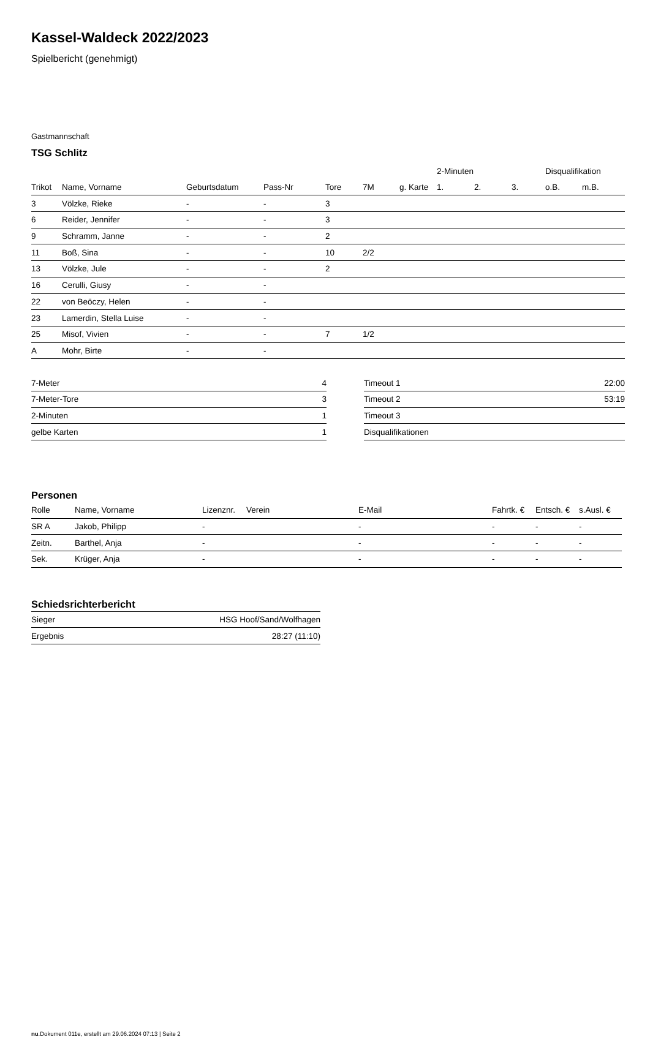Kassel-Waldeck 2022/2023
Spielbericht (genehmigt)
Gastmannschaft
TSG Schlitz
| | | | | | | | 2-Minuten | | | Disqualifikation | |
| --- | --- | --- | --- | --- | --- | --- | --- | --- | --- | --- | --- |
| Trikot | Name, Vorname | Geburtsdatum | Pass-Nr | Tore | 7M | g. Karte | 1. | 2. | 3. | o.B. | m.B. |
| 3 | Völzke, Rieke | - | - | 3 | | | | | | | |
| 6 | Reider, Jennifer | - | - | 3 | | | | | | | |
| 9 | Schramm, Janne | - | - | 2 | | | | | | | |
| 11 | Boß, Sina | - | - | 10 | 2/2 | | | | | | |
| 13 | Völzke, Jule | - | - | 2 | | | | | | | |
| 16 | Cerulli, Giusy | - | - | | | | | | | | |
| 22 | von Beöczy, Helen | - | - | | | | | | | | |
| 23 | Lamerdin, Stella Luise | - | - | | | | | | | | |
| 25 | Misof, Vivien | - | - | 7 | 1/2 | | | | | | |
| A | Mohr, Birte | - | - | | | | | | | | |
| 7-Meter | 4 |
| 7-Meter-Tore | 3 |
| 2-Minuten | 1 |
| gelbe Karten | 1 |
| Timeout 1 | 22:00 |
| Timeout 2 | 53:19 |
| Timeout 3 | |
| Disqualifikationen | |
Personen
| Rolle | Name, Vorname | Lizenznr. | Verein | E-Mail | Fahrtk. € | Entsch. € | s.Ausl. € |
| --- | --- | --- | --- | --- | --- | --- | --- |
| SR A | Jakob, Philipp | - | | - | - | - | - |
| Zeitn. | Barthel, Anja | - | | - | - | - | - |
| Sek. | Krüger, Anja | - | | - | - | - | - |
Schiedsrichterbericht
| Sieger | HSG Hoof/Sand/Wolfhagen |
| Ergebnis | 28:27 (11:10) |
nu.Dokument 011e, erstellt am 29.06.2024 07:13 | Seite 2